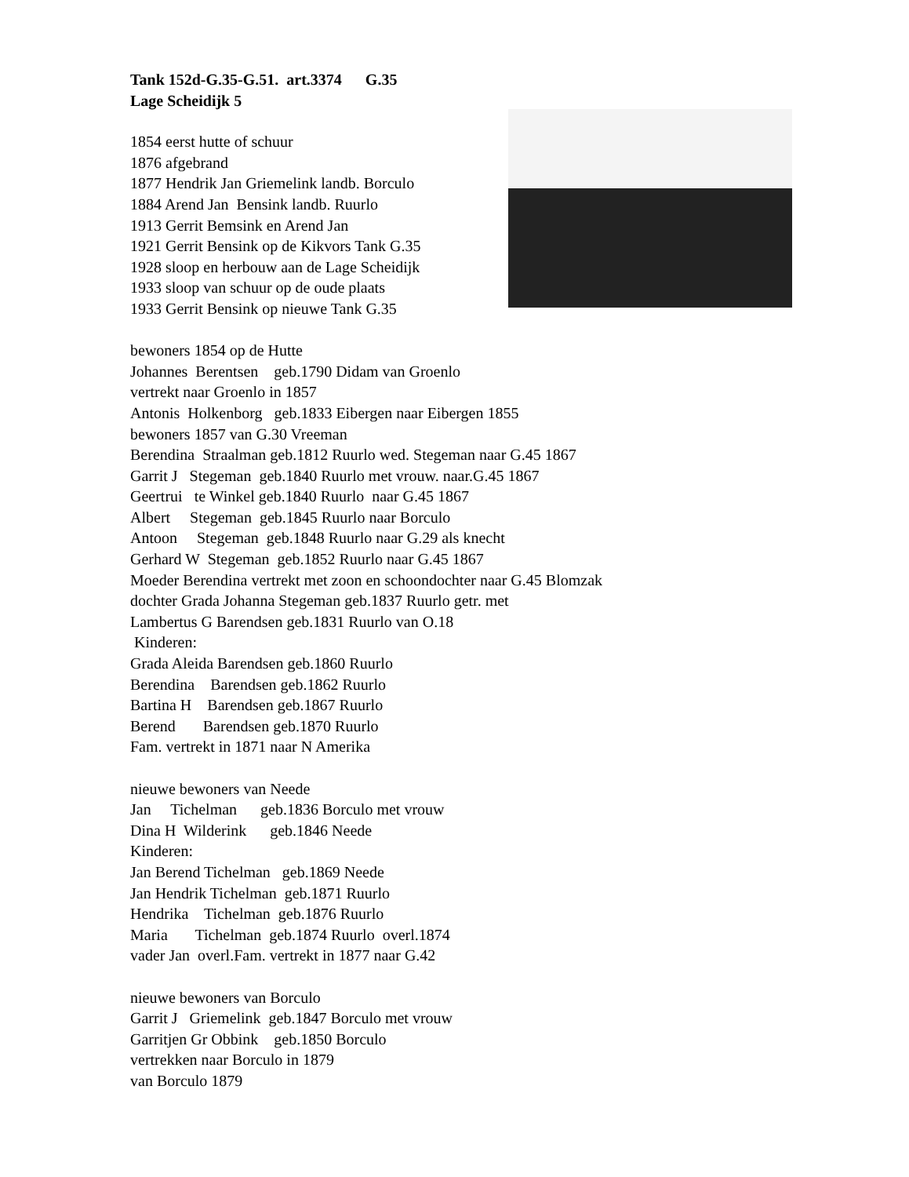Tank 152d-G.35-G.51. art.3374 G.35 Lage Scheidijk 5
1854 eerst hutte of schuur 1876 afgebrand 1877 Hendrik Jan Griemelink landb. Borculo 1884 Arend Jan Bensink landb. Ruurlo 1913 Gerrit Bemsink en Arend Jan 1921 Gerrit Bensink op de Kikvors Tank G.35 1928 sloop en herbouw aan de Lage Scheidijk 1933 sloop van schuur op de oude plaats 1933 Gerrit Bensink op nieuwe Tank G.35
bewoners 1854 op de Hutte Johannes Berentsen geb.1790 Didam van Groenlo vertrekt naar Groenlo in 1857 Antonis Holkenborg geb.1833 Eibergen naar Eibergen 1855 bewoners 1857 van G.30 Vreeman Berendina Straalman geb.1812 Ruurlo wed. Stegeman naar G.45 1867 Garrit J Stegeman geb.1840 Ruurlo met vrouw. naar.G.45 1867 Geertrui te Winkel geb.1840 Ruurlo naar G.45 1867 Albert Stegeman geb.1845 Ruurlo naar Borculo Antoon Stegeman geb.1848 Ruurlo naar G.29 als knecht Gerhard W Stegeman geb.1852 Ruurlo naar G.45 1867 Moeder Berendina vertrekt met zoon en schoondochter naar G.45 Blomzak dochter Grada Johanna Stegeman geb.1837 Ruurlo getr. met Lambertus G Barendsen geb.1831 Ruurlo van O.18 Kinderen: Grada Aleida Barendsen geb.1860 Ruurlo Berendina Barendsen geb.1862 Ruurlo Bartina H Barendsen geb.1867 Ruurlo Berend Barendsen geb.1870 Ruurlo Fam. vertrekt in 1871 naar N Amerika
nieuwe bewoners van Neede Jan Tichelman geb.1836 Borculo met vrouw Dina H Wilderink geb.1846 Neede Kinderen: Jan Berend Tichelman geb.1869 Neede Jan Hendrik Tichelman geb.1871 Ruurlo Hendrika Tichelman geb.1876 Ruurlo Maria Tichelman geb.1874 Ruurlo overl.1874 vader Jan overl.Fam. vertrekt in 1877 naar G.42
nieuwe bewoners van Borculo Garrit J Griemelink geb.1847 Borculo met vrouw Garritjen Gr Obbink geb.1850 Borculo vertrekken naar Borculo in 1879 van Borculo 1879